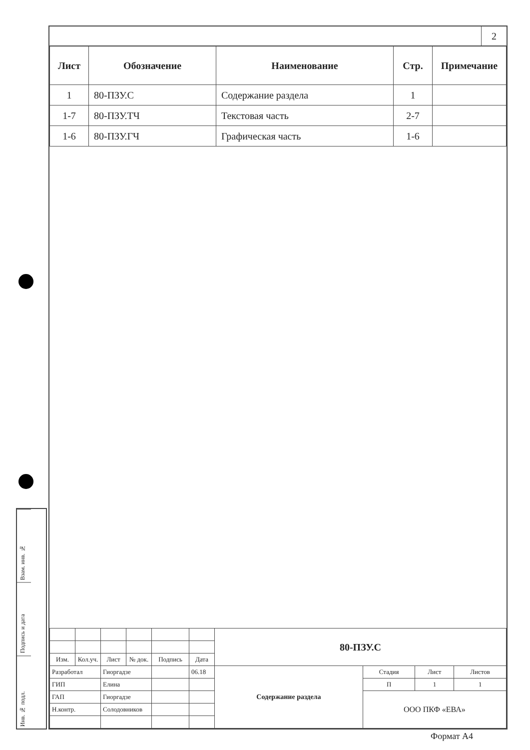Взам. инв. №
Подпись и дата
Инв. № подл.
2
| Лист | Обозначение | Наименование | Стр. | Примечание |
| --- | --- | --- | --- | --- |
| 1 | 80-ПЗУ.С | Содержание раздела | 1 | |
| 1-7 | 80-ПЗУ.ТЧ | Текстовая часть | 2-7 | |
| 1-6 | 80-ПЗУ.ГЧ | Графическая часть | 1-6 | |
| | | | | | | 80-ПЗУ.С | | | |
| Изм. | Кол.уч. | Лист | № док. | Подпись | Дата | | | | |
| Разработал | | Гиоргадзе | | | 06.18 | Содержание раздела | Стадия | Лист | Листов |
| ГИП | | Елина | | | | | П | 1 | 1 |
| ГАП | | Гиоргадзе | | | | | ООО ПКФ «ЕВА» | | |
| Н.контр. | | Солодовников | | | | | | | |
Формат А4